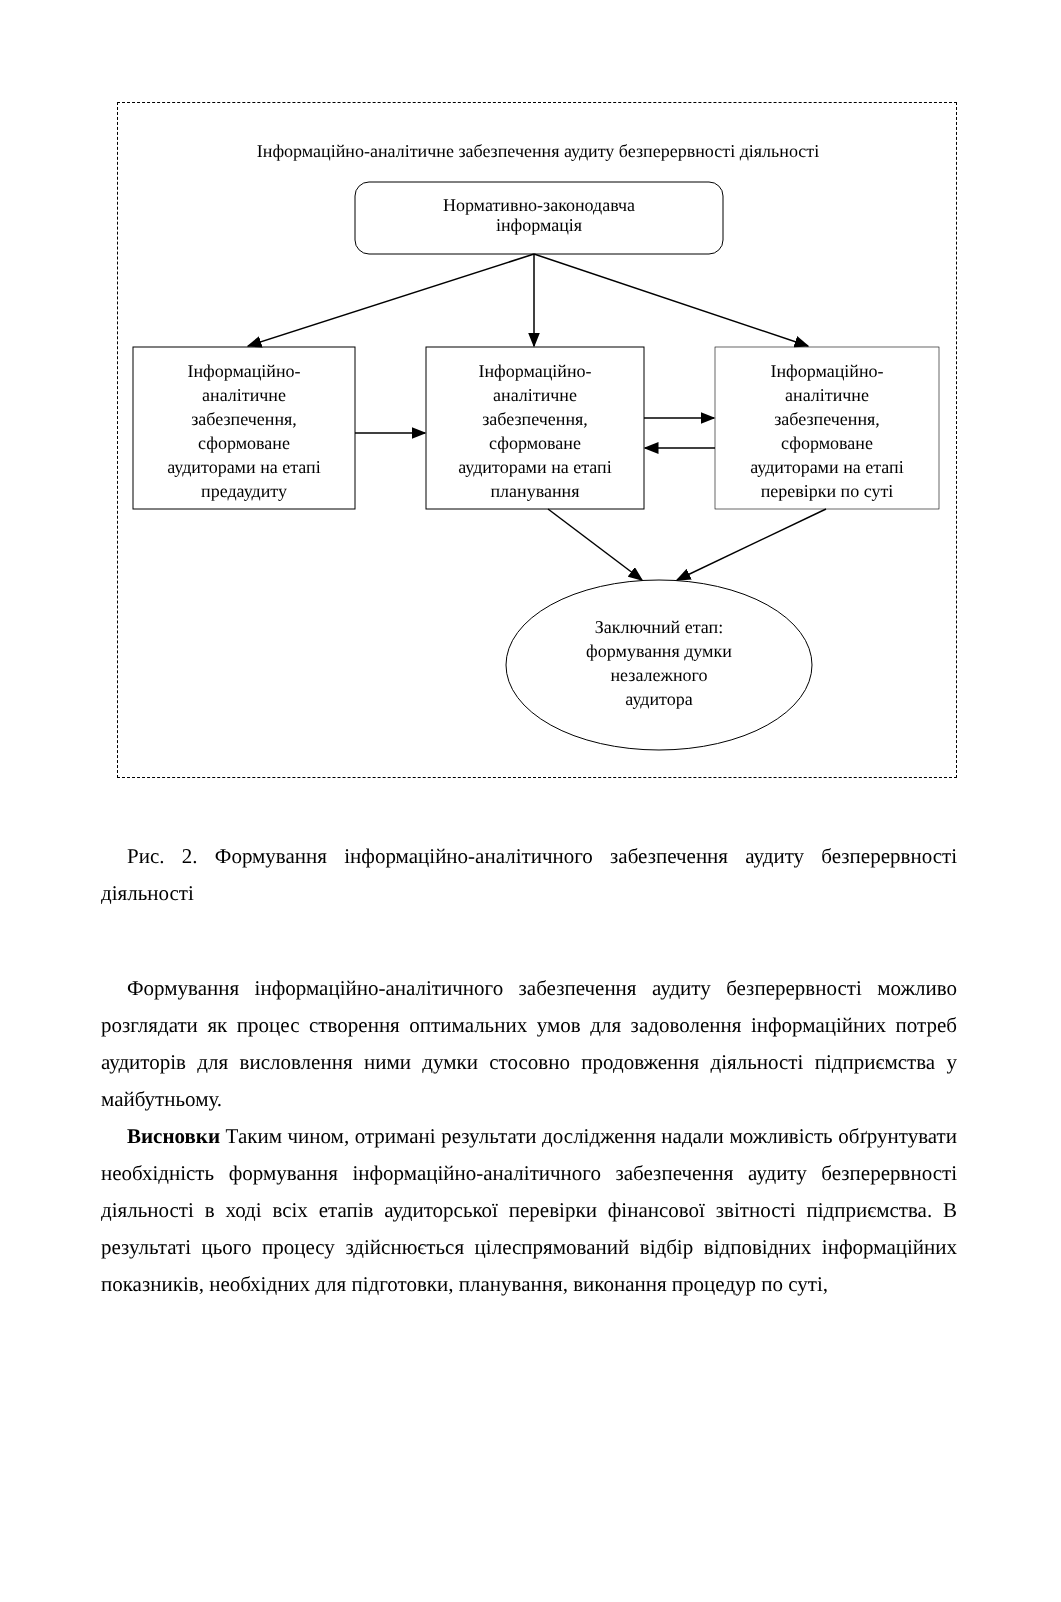Інформаційно-аналітичне забезпечення аудиту безперервності діяльності
Нормативно-законодавча
інформація
Інформаційно-
аналітичне
забезпечення,
сформоване
аудиторами на етапі
предаудиту
Інформаційно-
аналітичне
забезпечення,
сформоване
аудиторами на етапі
планування
Інформаційно-
аналітичне
забезпечення,
сформоване
аудиторами на етапі
перевірки по суті
Заключний етап:
формування думки
незалежного
аудитора
Рис. 2. Формування інформаційно-аналітичного забезпечення аудиту безперервності діяльності
Формування інформаційно-аналітичного забезпечення аудиту безперервності можливо розглядати як процес створення оптимальних умов для задоволення інформаційних потреб аудиторів для висловлення ними думки стосовно продовження діяльності підприємства у майбутньому.
Висновки Таким чином, отримані результати дослідження надали можливість обґрунтувати необхідність формування інформаційно-аналітичного забезпечення аудиту безперервності діяльності в ході всіх етапів аудиторської перевірки фінансової звітності підприємства. В результаті цього процесу здійснюється цілеспрямований відбір відповідних інформаційних показників, необхідних для підготовки, планування, виконання процедур по суті,